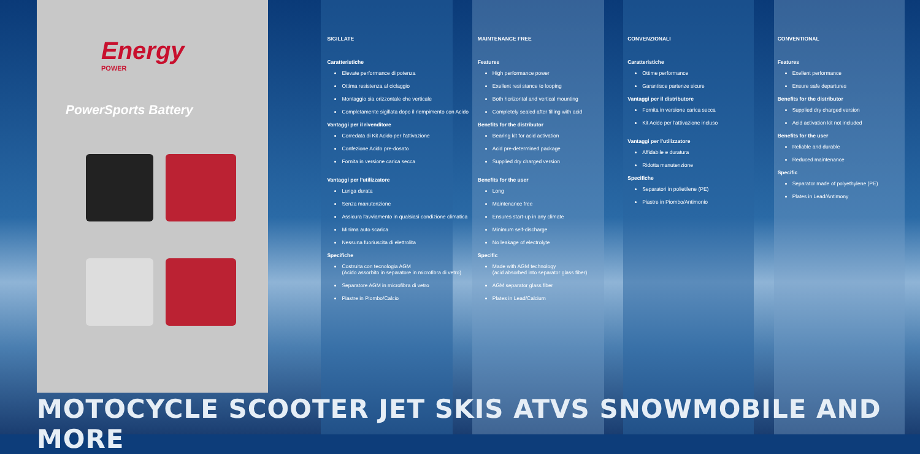Energy
POWER
PowerSports Battery
SIGILLATE
Caratteristiche
Elevate performance di potenza
Ottima resistenza al ciclaggio
Montaggio sia orizzontale che verticale
Completamente sigillata dopo il riempimento con Acido
Vantaggi per il rivenditore
Corredata di Kit Acido per l'attivazione
Confezione Acido pre-dosato
Fornita in versione carica secca
Vantaggi per l'utilizzatore
Lunga durata
Senza manutenzione
Assicura l'avviamento in qualsiasi condizione climatica
Minima auto scarica
Nessuna fuoriuscita di elettrolita
Specifiche
Costruita con tecnologia AGM
(Acido assorbito in separatore in microfibra di vetro)
Separatore AGM in microfibra di vetro
Piastre in Piombo/Calcio
MAINTENANCE FREE
Features
High performance power
Exellent resi stance to looping
Both horizontal and vertical mounting
Completely sealed after filling with acid
Benefits for the distributor
Bearing kit for acid activation
Acid pre-determined package
Supplied dry charged version
Benefits for the user
Long
Maintenance free
Ensures start-up in any climate
Minimum self-discharge
No leakage of electrolyte
Specific
Made with AGM technology
(acid absorbed into separator glass fiber)
AGM separator glass fiber
Plates in Lead/Calcium
CONVENZIONALI
Caratteristiche
Ottime performance
Garantisce partenze sicure
Vantaggi per il distributore
Fornita in versione carica secca
Kit Acido per l'attivazione incluso
Vantaggi per l'utilizzatore
Affidabile e duratura
Ridotta manutenzione
Specifiche
Separatori in polietilene (PE)
Piastre in Piombo/Antimonio
CONVENTIONAL
Features
Exellent performance
Ensure safe departures
Benefits for the distributor
Supplied dry charged version
Acid activation kit not included
Benefits for the user
Reliable and durable
Reduced maintenance
Specific
Separator made of polyethylene (PE)
Plates in Lead/Antimony
MOTOCYCLE SCOOTER JET SKIS ATVS SNOWMOBILE AND MORE